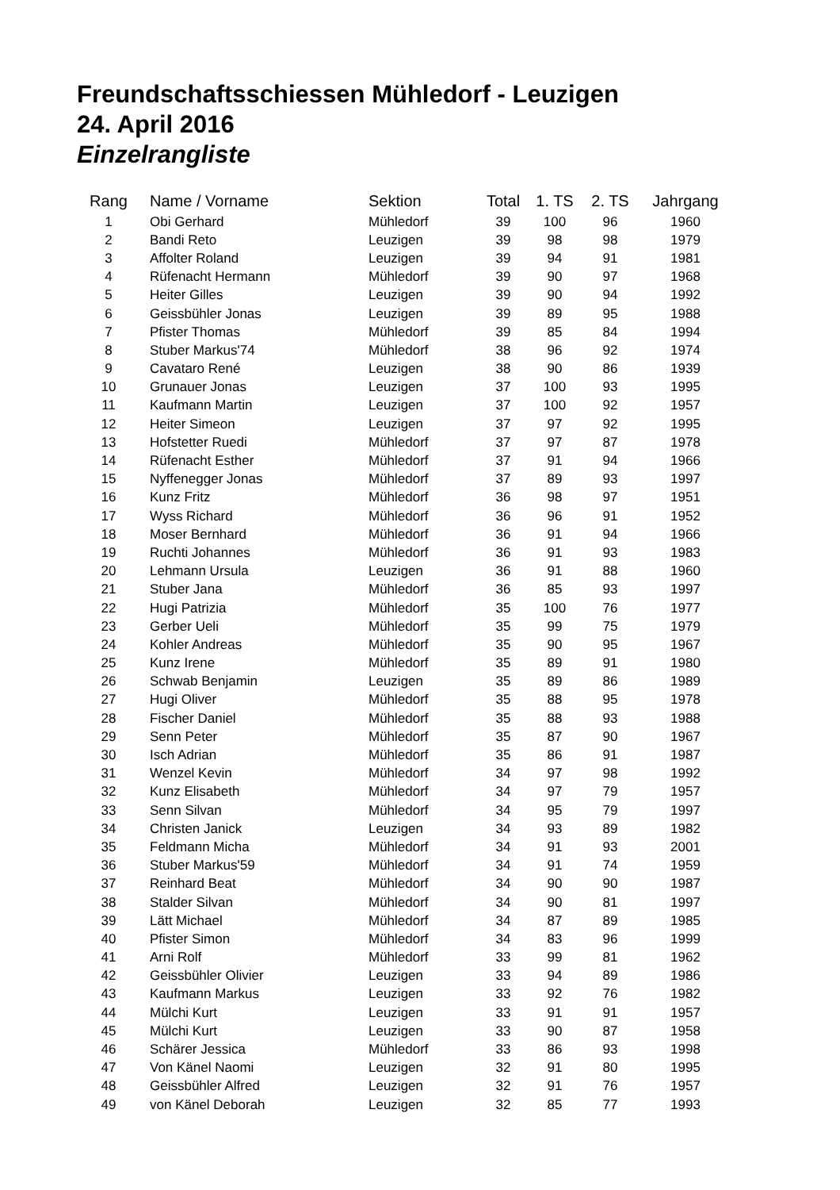Freundschaftsschiessen Mühledorf - Leuzigen
24. April 2016
Einzelrangliste
| Rang | Name / Vorname | Sektion | Total | 1. TS | 2. TS | Jahrgang |
| --- | --- | --- | --- | --- | --- | --- |
| 1 | Obi Gerhard | Mühledorf | 39 | 100 | 96 | 1960 |
| 2 | Bandi Reto | Leuzigen | 39 | 98 | 98 | 1979 |
| 3 | Affolter Roland | Leuzigen | 39 | 94 | 91 | 1981 |
| 4 | Rüfenacht Hermann | Mühledorf | 39 | 90 | 97 | 1968 |
| 5 | Heiter Gilles | Leuzigen | 39 | 90 | 94 | 1992 |
| 6 | Geissbühler Jonas | Leuzigen | 39 | 89 | 95 | 1988 |
| 7 | Pfister Thomas | Mühledorf | 39 | 85 | 84 | 1994 |
| 8 | Stuber Markus'74 | Mühledorf | 38 | 96 | 92 | 1974 |
| 9 | Cavataro René | Leuzigen | 38 | 90 | 86 | 1939 |
| 10 | Grunauer Jonas | Leuzigen | 37 | 100 | 93 | 1995 |
| 11 | Kaufmann Martin | Leuzigen | 37 | 100 | 92 | 1957 |
| 12 | Heiter Simeon | Leuzigen | 37 | 97 | 92 | 1995 |
| 13 | Hofstetter Ruedi | Mühledorf | 37 | 97 | 87 | 1978 |
| 14 | Rüfenacht Esther | Mühledorf | 37 | 91 | 94 | 1966 |
| 15 | Nyffenegger Jonas | Mühledorf | 37 | 89 | 93 | 1997 |
| 16 | Kunz Fritz | Mühledorf | 36 | 98 | 97 | 1951 |
| 17 | Wyss Richard | Mühledorf | 36 | 96 | 91 | 1952 |
| 18 | Moser Bernhard | Mühledorf | 36 | 91 | 94 | 1966 |
| 19 | Ruchti Johannes | Mühledorf | 36 | 91 | 93 | 1983 |
| 20 | Lehmann Ursula | Leuzigen | 36 | 91 | 88 | 1960 |
| 21 | Stuber Jana | Mühledorf | 36 | 85 | 93 | 1997 |
| 22 | Hugi Patrizia | Mühledorf | 35 | 100 | 76 | 1977 |
| 23 | Gerber Ueli | Mühledorf | 35 | 99 | 75 | 1979 |
| 24 | Kohler Andreas | Mühledorf | 35 | 90 | 95 | 1967 |
| 25 | Kunz Irene | Mühledorf | 35 | 89 | 91 | 1980 |
| 26 | Schwab Benjamin | Leuzigen | 35 | 89 | 86 | 1989 |
| 27 | Hugi Oliver | Mühledorf | 35 | 88 | 95 | 1978 |
| 28 | Fischer Daniel | Mühledorf | 35 | 88 | 93 | 1988 |
| 29 | Senn Peter | Mühledorf | 35 | 87 | 90 | 1967 |
| 30 | Isch Adrian | Mühledorf | 35 | 86 | 91 | 1987 |
| 31 | Wenzel Kevin | Mühledorf | 34 | 97 | 98 | 1992 |
| 32 | Kunz Elisabeth | Mühledorf | 34 | 97 | 79 | 1957 |
| 33 | Senn Silvan | Mühledorf | 34 | 95 | 79 | 1997 |
| 34 | Christen Janick | Leuzigen | 34 | 93 | 89 | 1982 |
| 35 | Feldmann Micha | Mühledorf | 34 | 91 | 93 | 2001 |
| 36 | Stuber Markus'59 | Mühledorf | 34 | 91 | 74 | 1959 |
| 37 | Reinhard Beat | Mühledorf | 34 | 90 | 90 | 1987 |
| 38 | Stalder Silvan | Mühledorf | 34 | 90 | 81 | 1997 |
| 39 | Lätt Michael | Mühledorf | 34 | 87 | 89 | 1985 |
| 40 | Pfister Simon | Mühledorf | 34 | 83 | 96 | 1999 |
| 41 | Arni Rolf | Mühledorf | 33 | 99 | 81 | 1962 |
| 42 | Geissbühler Olivier | Leuzigen | 33 | 94 | 89 | 1986 |
| 43 | Kaufmann Markus | Leuzigen | 33 | 92 | 76 | 1982 |
| 44 | Mülchi Kurt | Leuzigen | 33 | 91 | 91 | 1957 |
| 45 | Mülchi Kurt | Leuzigen | 33 | 90 | 87 | 1958 |
| 46 | Schärer Jessica | Mühledorf | 33 | 86 | 93 | 1998 |
| 47 | Von Känel Naomi | Leuzigen | 32 | 91 | 80 | 1995 |
| 48 | Geissbühler Alfred | Leuzigen | 32 | 91 | 76 | 1957 |
| 49 | von Känel Deborah | Leuzigen | 32 | 85 | 77 | 1993 |